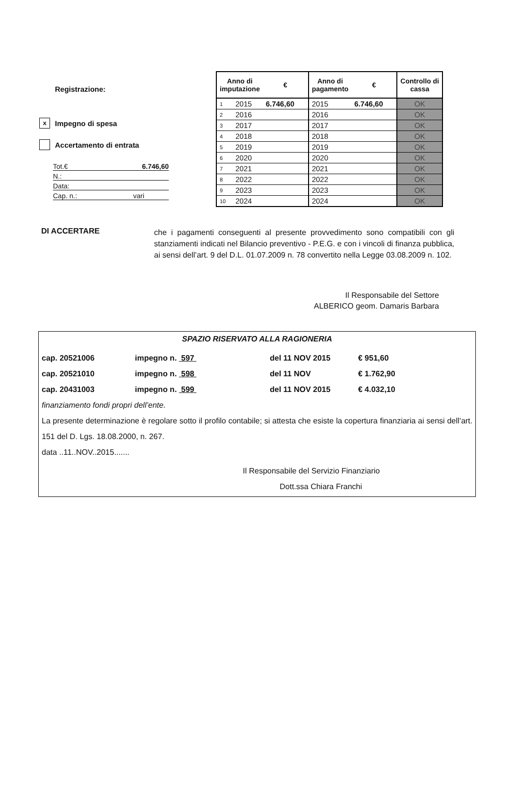Registrazione:
x Impegno di spesa
Accertamento di entrata
Tot.€ 6.746,60
N.:
Data:
Cap. n.: vari
| Anno di imputazione | | € | Anno di pagamento | € | Controllo di cassa |
| --- | --- | --- | --- | --- | --- |
| 1 | 2015 | 6.746,60 | 2015 | 6.746,60 | OK |
| 2 | 2016 | | 2016 | | OK |
| 3 | 2017 | | 2017 | | OK |
| 4 | 2018 | | 2018 | | OK |
| 5 | 2019 | | 2019 | | OK |
| 6 | 2020 | | 2020 | | OK |
| 7 | 2021 | | 2021 | | OK |
| 8 | 2022 | | 2022 | | OK |
| 9 | 2023 | | 2023 | | OK |
| 10 | 2024 | | 2024 | | OK |
DI ACCERTARE
che i pagamenti conseguenti al presente provvedimento sono compatibili con gli stanziamenti indicati nel Bilancio preventivo - P.E.G. e con i vincoli di finanza pubblica, ai sensi dell’art. 9 del D.L. 01.07.2009 n. 78 convertito nella Legge 03.08.2009 n. 102.
Il Responsabile del Settore
ALBERICO geom. Damaris Barbara
SPAZIO RISERVATO ALLA RAGIONERIA
cap. 20521006 impegno n. 597 del 11 NOV 2015 € 951,60
cap. 20521010 impegno n. 598 del 11 NOV € 1.762,90
cap. 20431003 impegno n. 599 del 11 NOV 2015 € 4.032,10
finanziamento fondi propri dell’ente.
La presente determinazione è regolare sotto il profilo contabile; si attesta che esiste la copertura finanziaria ai sensi dell’art. 151 del D. Lgs. 18.08.2000, n. 267.
data ..11..NOV..2015.......
Il Responsabile del Servizio Finanziario
Dott.ssa Chiara Franchi